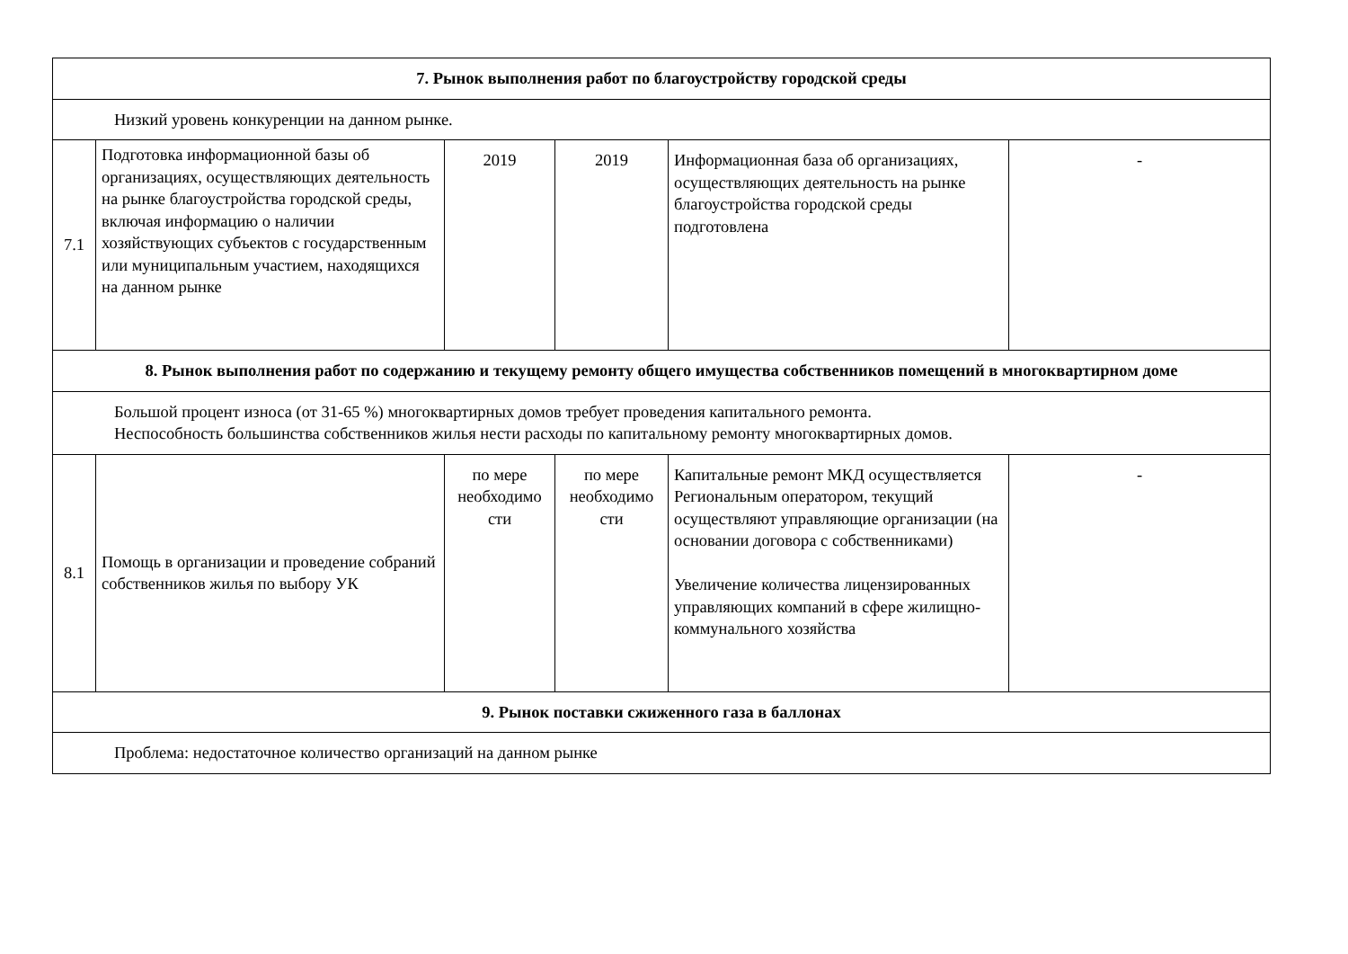| 7. Рынок выполнения работ по благоустройству городской среды | | | | | |
| Низкий уровень конкуренции на данном рынке. | | | | | |
| 7.1 | Подготовка информационной базы об организациях, осуществляющих деятельность на рынке благоустройства городской среды, включая информацию о наличии хозяйствующих субъектов с государственным или муниципальным участием, находящихся на данном рынке | 2019 | 2019 | Информационная база об организациях, осуществляющих деятельность на рынке благоустройства городской среды подготовлена | - |
| 8. Рынок выполнения работ по содержанию и текущему ремонту общего имущества собственников помещений в многоквартирном доме | | | | | |
| Большой процент износа (от 31-65 %) многоквартирных домов требует проведения капитального ремонта. Неспособность большинства собственников жилья нести расходы по капитальному ремонту многоквартирных домов. | | | | | |
| 8.1 | Помощь в организации и проведение собраний собственников жилья по выбору УК | по мере необходимо сти | по мере необходимо сти | Капитальные ремонт МКД осуществляется Региональным оператором, текущий осуществляют управляющие организации (на основании договора с собственниками) Увеличение количества лицензированных управляющих компаний в сфере жилищно-коммунального хозяйства | - |
| 9. Рынок поставки сжиженного газа в баллонах | | | | | |
| Проблема: недостаточное количество организаций на данном рынке | | | | | |